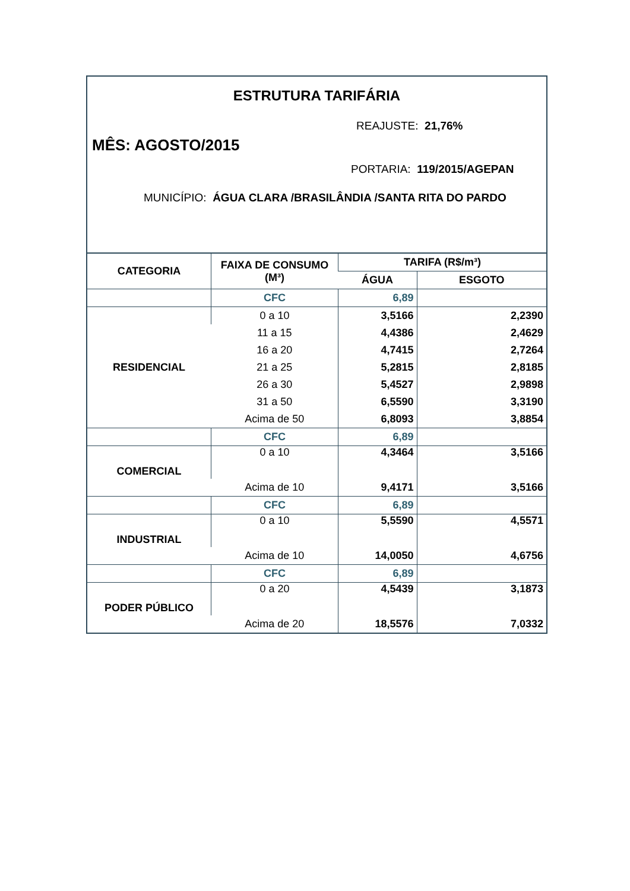ESTRUTURA TARIFÁRIA
REAJUSTE: 21,76%
MÊS: AGOSTO/2015
PORTARIA: 119/2015/AGEPAN
MUNICÍPIO: ÁGUA CLARA /BRASILÂNDIA /SANTA RITA DO PARDO
| CATEGORIA | FAIXA DE CONSUMO (M³) | TARIFA (R$/m³) | |
| --- | --- | --- | --- |
| | | ÁGUA | ESGOTO |
| | CFC | 6,89 | |
| RESIDENCIAL | 0 a 10 | 3,5166 | 2,2390 |
| | 11 a 15 | 4,4386 | 2,4629 |
| | 16 a 20 | 4,7415 | 2,7264 |
| | 21 a 25 | 5,2815 | 2,8185 |
| | 26 a 30 | 5,4527 | 2,9898 |
| | 31 a 50 | 6,5590 | 3,3190 |
| | Acima de 50 | 6,8093 | 3,8854 |
| | CFC | 6,89 | |
| COMERCIAL | 0 a 10 | 4,3464 | 3,5166 |
| | Acima de 10 | 9,4171 | 3,5166 |
| | CFC | 6,89 | |
| INDUSTRIAL | 0 a 10 | 5,5590 | 4,5571 |
| | Acima de 10 | 14,0050 | 4,6756 |
| | CFC | 6,89 | |
| PODER PÚBLICO | 0 a 20 | 4,5439 | 3,1873 |
| | Acima de 20 | 18,5576 | 7,0332 |